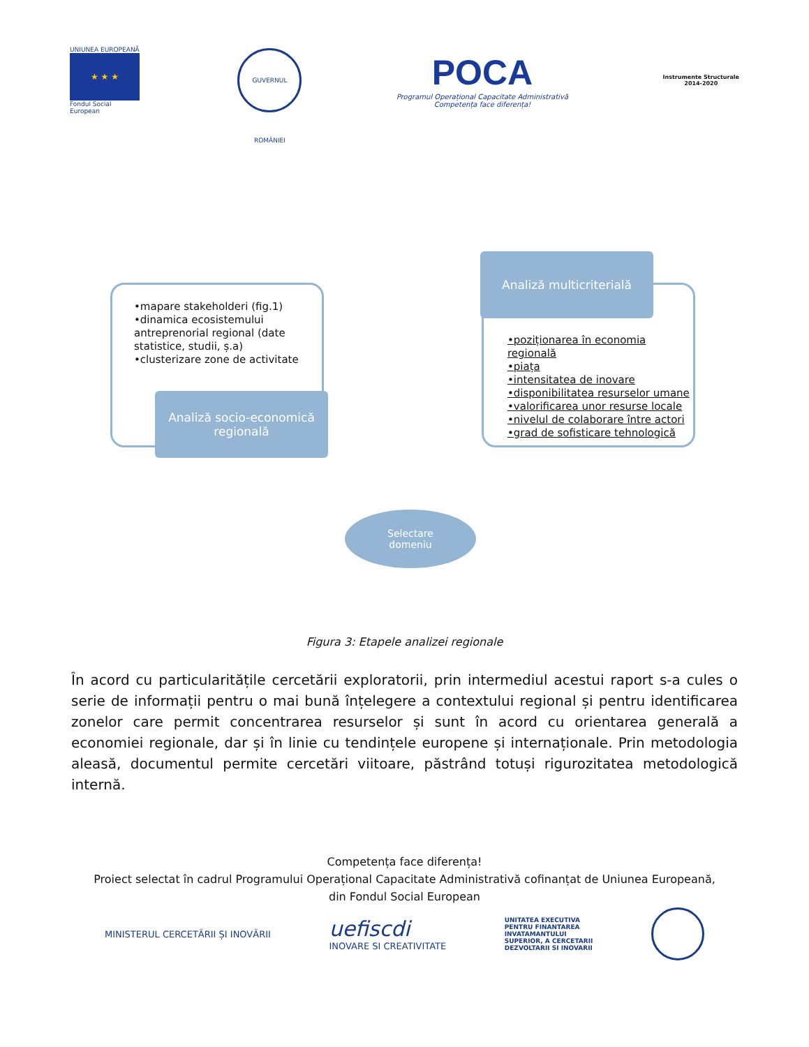UNIUNEA EUROPEANĂ
★ ★ ★
Fondul Social European
GUVERNUL ROMÂNIEI
POCA
Programul Operațional Capacitate Administrativă
Competența face diferența!
Instrumente Structurale
2014-2020
•mapare stakeholderi (fig.1)
•dinamica ecosistemului antreprenorial regional (date statistice, studii, ș.a)
•clusterizare zone de activitate
Analiză socio-economică regională
Analiză multicriterială
•poziționarea în economia regională
•piața
•intensitatea de inovare
•disponibilitatea resurselor umane
•valorificarea unor resurse locale
•nivelul de colaborare între actori
•grad de sofisticare tehnologică
Selectare
domeniu
Figura 3: Etapele analizei regionale
În acord cu particularitățile cercetării exploratorii, prin intermediul acestui raport s-a cules o serie de informații pentru o mai bună înțelegere a contextului regional și pentru identificarea zonelor care permit concentrarea resurselor și sunt în acord cu orientarea generală a economiei regionale, dar și în linie cu tendințele europene și internaționale. Prin metodologia aleasă, documentul permite cercetări viitoare, păstrând totuși rigurozitatea metodologică internă.
Competența face diferența!
Proiect selectat în cadrul Programului Operațional Capacitate Administrativă cofinanțat de Uniunea Europeană,
din Fondul Social European
MINISTERUL CERCETĂRII ȘI INOVĂRII uefiscdi
INOVARE SI CREATIVITATE UNITATEA EXECUTIVA
PENTRU FINANTAREA
INVATAMANTULUI
SUPERIOR, A CERCETARII
DEZVOLTARII SI INOVARII